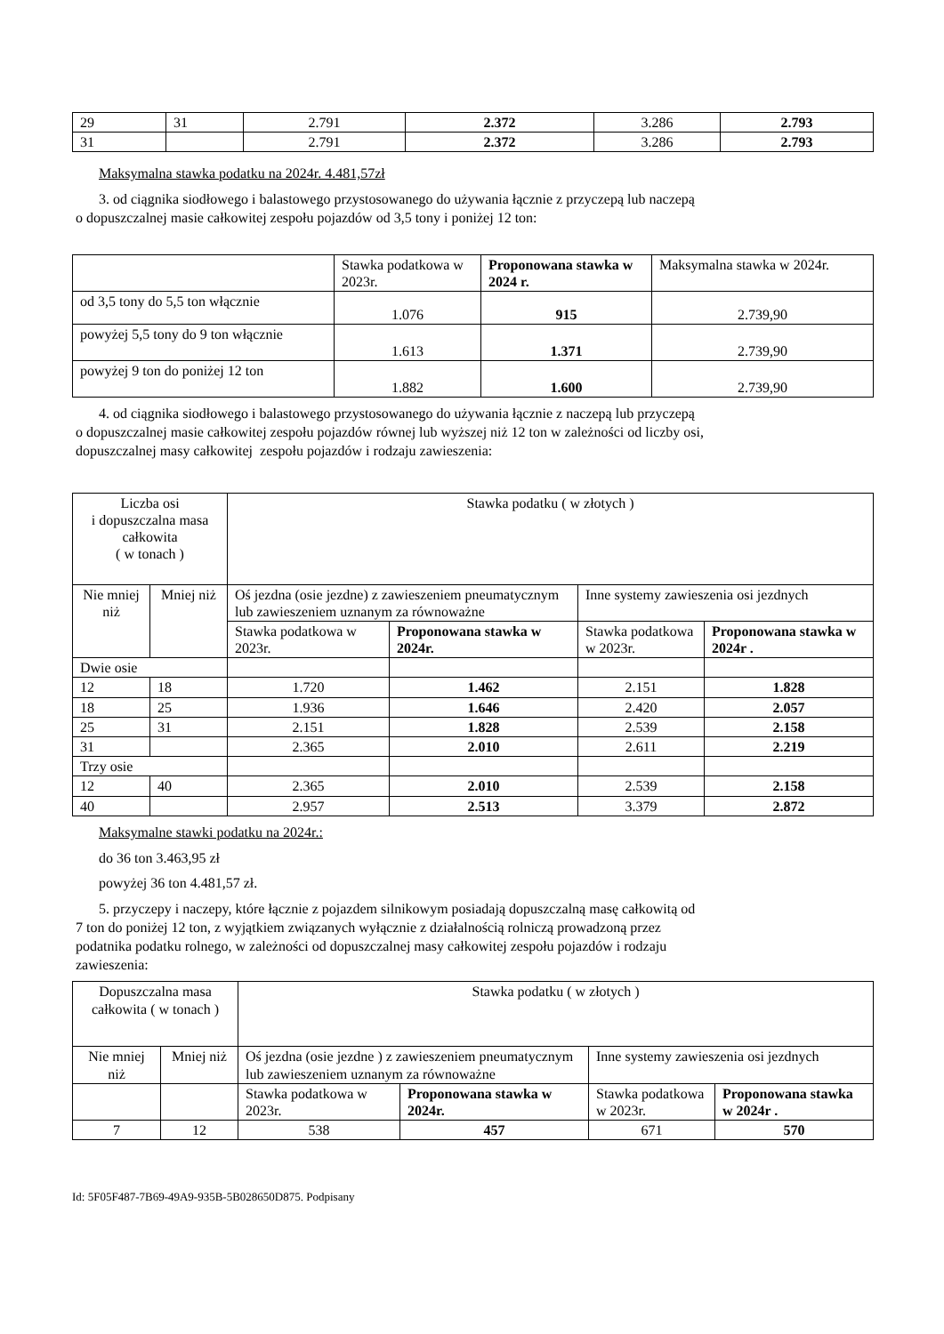| 29 | 31 | 2.791 | 2.372 | 3.286 | 2.793 |
| 31 | | 2.791 | 2.372 | 3.286 | 2.793 |
Maksymalna stawka podatku na 2024r. 4.481,57zł
3. od ciągnika siodłowego i balastowego przystosowanego do używania łącznie z przyczepą lub naczepą
o dopuszczalnej masie całkowitej zespołu pojazdów od 3,5 tony i poniżej 12 ton:
| | Stawka podatkowa w 2023r. | Proponowana stawka w 2024 r. | Maksymalna stawka w 2024r. |
| od 3,5 tony do 5,5 ton włącznie | 1.076 | 915 | 2.739,90 |
| powyżej 5,5 tony do 9 ton włącznie | 1.613 | 1.371 | 2.739,90 |
| powyżej 9 ton do poniżej 12 ton | 1.882 | 1.600 | 2.739,90 |
4. od ciągnika siodłowego i balastowego przystosowanego do używania łącznie z naczepą lub przyczepą
o dopuszczalnej masie całkowitej zespołu pojazdów równej lub wyższej niż 12 ton w zależności od liczby osi,
dopuszczalnej masy całkowitej zespołu pojazdów i rodzaju zawieszenia:
| Liczba osi i dopuszczalna masa całkowita ( w tonach ) | | Stawka podatku ( w złotych ) | | | |
| Nie mniej niż | Mniej niż | Oś jezdna (osie jezdne) z zawieszeniem pneumatycznym lub zawieszeniem uznanym za równoważne | | Inne systemy zawieszenia osi jezdnych | |
| | | Stawka podatkowa w 2023r. | Proponowana stawka w 2024r. | Stawka podatkowa w 2023r. | Proponowana stawka w 2024r . |
| Dwie osie | | | | | |
| 12 | 18 | 1.720 | 1.462 | 2.151 | 1.828 |
| 18 | 25 | 1.936 | 1.646 | 2.420 | 2.057 |
| 25 | 31 | 2.151 | 1.828 | 2.539 | 2.158 |
| 31 | | 2.365 | 2.010 | 2.611 | 2.219 |
| Trzy osie | | | | | |
| 12 | 40 | 2.365 | 2.010 | 2.539 | 2.158 |
| 40 | | 2.957 | 2.513 | 3.379 | 2.872 |
Maksymalne stawki podatku na 2024r.:
do 36 ton 3.463,95 zł
powyżej 36 ton 4.481,57 zł.
5. przyczepy i naczepy, które łącznie z pojazdem silnikowym posiadają dopuszczalną masę całkowitą od
7 ton do poniżej 12 ton, z wyjątkiem związanych wyłącznie z działalnością rolniczą prowadzoną przez
podatnika podatku rolnego, w zależności od dopuszczalnej masy całkowitej zespołu pojazdów i rodzaju
zawieszenia:
| Dopuszczalna masa całkowita ( w tonach ) | | Stawka podatku ( w złotych ) | | | |
| Nie mniej niż | Mniej niż | Oś jezdna (osie jezdne ) z zawieszeniem pneumatycznym lub zawieszeniem uznanym za równoważne | | Inne systemy zawieszenia osi jezdnych | |
| | | Stawka podatkowa w 2023r. | Proponowana stawka w 2024r. | Stawka podatkowa w 2023r. | Proponowana stawka w 2024r . |
| 7 | 12 | 538 | 457 | 671 | 570 |
Id: 5F05F487-7B69-49A9-935B-5B028650D875. Podpisany